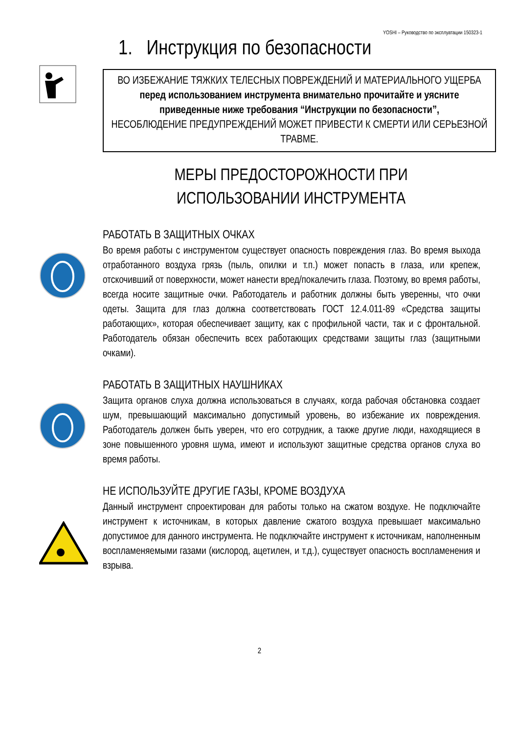YOSHI – Руководство по эксплуатации 150323-1
1. Инструкция по безопасности
ВО ИЗБЕЖАНИЕ ТЯЖКИХ ТЕЛЕСНЫХ ПОВРЕЖДЕНИЙ И МАТЕРИАЛЬНОГО УЩЕРБА
перед использованием инструмента внимательно прочитайте и уясните приведенные ниже требования “Инструкции по безопасности”,
НЕСОБЛЮДЕНИЕ ПРЕДУПРЕЖДЕНИЙ МОЖЕТ ПРИВЕСТИ К СМЕРТИ ИЛИ СЕРЬЕЗНОЙ ТРАВМЕ.
МЕРЫ ПРЕДОСТОРОЖНОСТИ ПРИ ИСПОЛЬЗОВАНИИ ИНСТРУМЕНТА
РАБОТАТЬ В ЗАЩИТНЫХ ОЧКАХ
Во время работы с инструментом существует опасность повреждения глаз. Во время выхода отработанного воздуха грязь (пыль, опилки и т.п.) может попасть в глаза, или крепеж, отскочивший от поверхности, может нанести вред/покалечить глаза. Поэтому, во время работы, всегда носите защитные очки. Работодатель и работник должны быть уверенны, что очки одеты. Защита для глаз должна соответствовать ГОСТ 12.4.011-89 «Средства защиты работающих», которая обеспечивает защиту, как с профильной части, так и с фронтальной. Работодатель обязан обеспечить всех работающих средствами защиты глаз (защитными очками).
РАБОТАТЬ В ЗАЩИТНЫХ НАУШНИКАХ
Защита органов слуха должна использоваться в случаях, когда рабочая обстановка создает шум, превышающий максимально допустимый уровень, во избежание их повреждения. Работодатель должен быть уверен, что его сотрудник, а также другие люди, находящиеся в зоне повышенного уровня шума, имеют и используют защитные средства органов слуха во время работы.
НЕ ИСПОЛЬЗУЙТЕ ДРУГИЕ ГАЗЫ, КРОМЕ ВОЗДУХА
Данный инструмент спроектирован для работы только на сжатом воздухе. Не подключайте инструмент к источникам, в которых давление сжатого воздуха превышает максимально допустимое для данного инструмента. Не подключайте инструмент к источникам, наполненным воспламеняемыми газами (кислород, ацетилен, и т.д.), существует опасность воспламенения и взрыва.
2